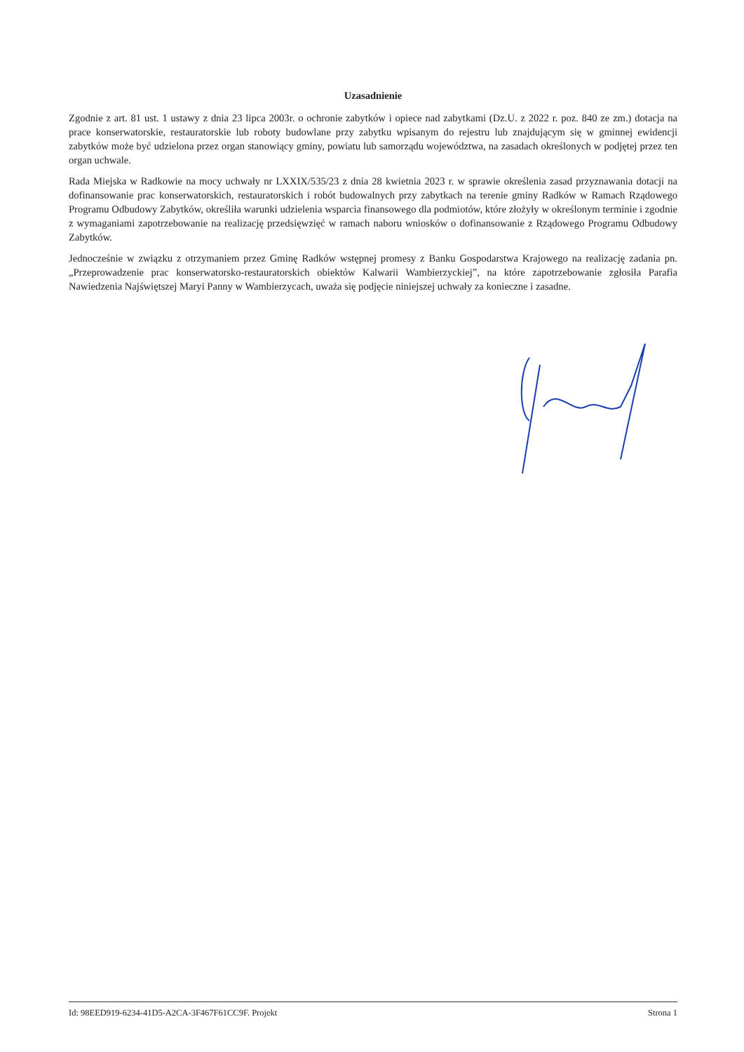Uzasadnienie
Zgodnie z art. 81 ust. 1 ustawy z dnia 23 lipca 2003r. o ochronie zabytków i opiece nad zabytkami (Dz.U. z 2022 r. poz. 840 ze zm.) dotacja na prace konserwatorskie, restauratorskie lub roboty budowlane przy zabytku wpisanym do rejestru lub znajdującym się w gminnej ewidencji zabytków może być udzielona przez organ stanowiący gminy, powiatu lub samorządu województwa, na zasadach określonych w podjętej przez ten organ uchwale.
Rada Miejska w Radkowie na mocy uchwały nr LXXIX/535/23 z dnia 28 kwietnia 2023 r. w sprawie określenia zasad przyznawania dotacji na dofinansowanie prac konserwatorskich, restauratorskich i robót budowalnych przy zabytkach na terenie gminy Radków w Ramach Rządowego Programu Odbudowy Zabytków, określiła warunki udzielenia wsparcia finansowego dla podmiotów, które złożyły w określonym terminie i zgodnie z wymaganiami zapotrzebowanie na realizację przedsięwzięć w ramach naboru wniosków o dofinansowanie z Rządowego Programu Odbudowy Zabytków.
Jednocześnie w związku z otrzymaniem przez Gminę Radków wstępnej promesy z Banku Gospodarstwa Krajowego na realizację zadania pn. „Przeprowadzenie prac konserwatorsko-restauratorskich obiektów Kalwarii Wambierzyckiej”, na które zapotrzebowanie zgłosiła Parafia Nawiedzenia Najświętszej Maryi Panny w Wambierzycach, uważa się podjęcie niniejszej uchwały za konieczne i zasadne.
Id: 98EED919-6234-41D5-A2CA-3F467F61CC9F. Projekt Strona 1